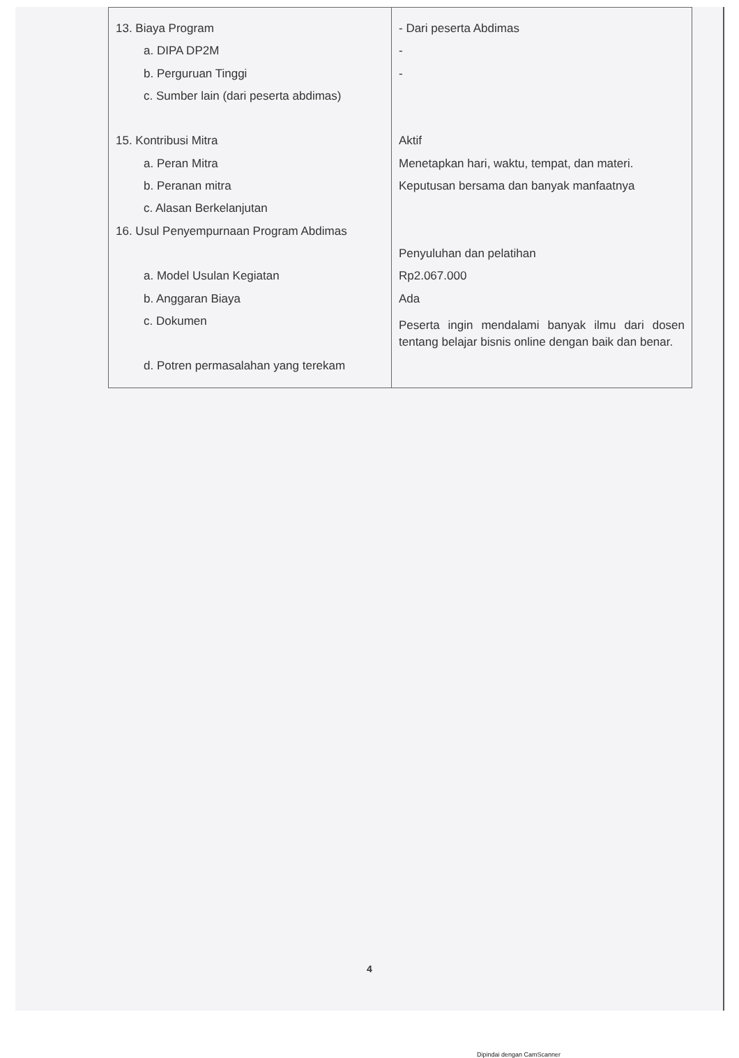| 13. Biaya Program a. DIPA DP2M b. Perguruan Tinggi c. Sumber lain (dari peserta abdimas) 15. Kontribusi Mitra a. Peran Mitra b. Peranan mitra c. Alasan Berkelanjutan 16. Usul Penyempurnaan Program Abdimas a. Model Usulan Kegiatan b. Anggaran Biaya c. Dokumen d. Potren permasalahan yang terekam | - Dari peserta Abdimas - - Aktif Menetapkan hari, waktu, tempat, dan materi. Keputusan bersama dan banyak manfaatnya Penyuluhan dan pelatihan Rp2.067.000 Ada Peserta ingin mendalami banyak ilmu dari dosen tentang belajar bisnis online dengan baik dan benar. |
4
Dipindai dengan CamScanner